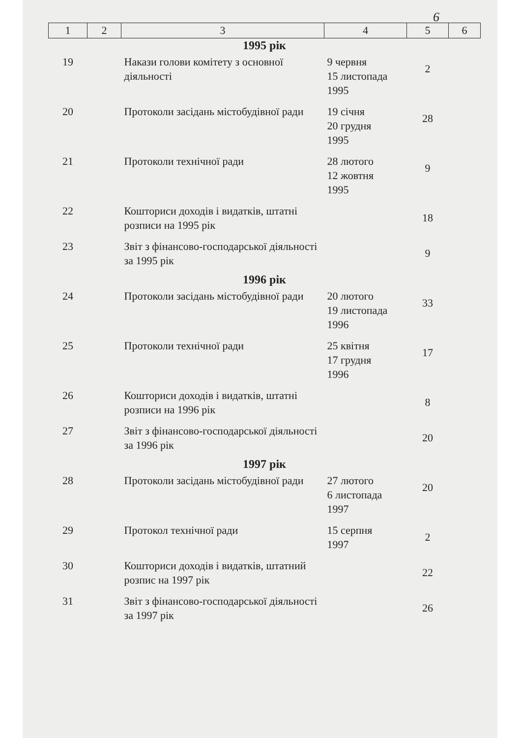6
| 1 | 2 | 3 | 4 | 5 | 6 |
| --- | --- | --- | --- | --- | --- |
| 1995 рік | | | | | |
| 19 | | Накази голови комітету з основної діяльності | 9 червня 15 листопада 1995 | 2 | |
| 20 | | Протоколи засідань містобудівної ради | 19 січня 20 грудня 1995 | 28 | |
| 21 | | Протоколи технічної ради | 28 лютого 12 жовтня 1995 | 9 | |
| 22 | | Кошториси доходів і видатків, штатні розписи на 1995 рік | | 18 | |
| 23 | | Звіт з фінансово-господарської діяльності за 1995 рік | | 9 | |
| 1996 рік | | | | | |
| 24 | | Протоколи засідань містобудівної ради | 20 лютого 19 листопада 1996 | 33 | |
| 25 | | Протоколи технічної ради | 25 квітня 17 грудня 1996 | 17 | |
| 26 | | Кошториси доходів і видатків, штатні розписи на 1996 рік | | 8 | |
| 27 | | Звіт з фінансово-господарської діяльності за 1996 рік | | 20 | |
| 1997 рік | | | | | |
| 28 | | Протоколи засідань містобудівної ради | 27 лютого 6 листопада 1997 | 20 | |
| 29 | | Протокол технічної ради | 15 серпня 1997 | 2 | |
| 30 | | Кошториси доходів і видатків, штатний розпис на 1997 рік | | 22 | |
| 31 | | Звіт з фінансово-господарської діяльності за 1997 рік | | 26 | |